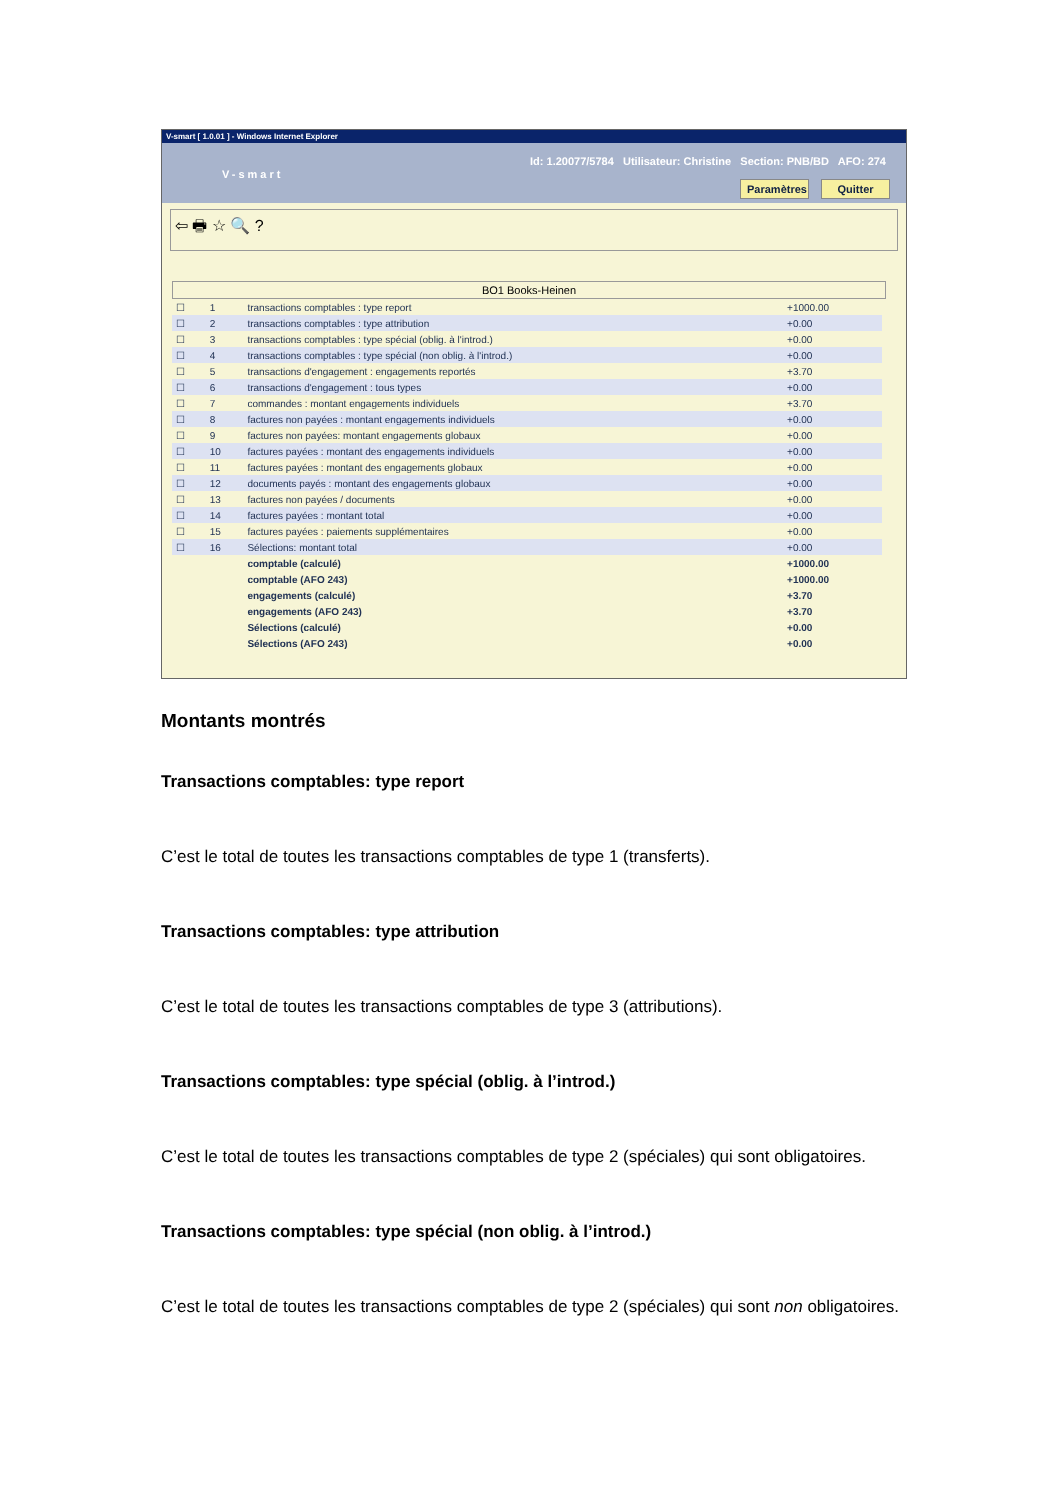V-smart [ 1.0.01 ] - Windows Internet Explorer
V-smart
Id: 1.20077/5784 Utilisateur: Christine Section: PNB/BD AFO: 274
Paramètres Quitter
⇦ 🖶 ☆ 🔍 ?
BO1 Books-Heinen
| ☐ | 1 | transactions comptables : type report | +1000.00 |
| ☐ | 2 | transactions comptables : type attribution | +0.00 |
| ☐ | 3 | transactions comptables : type spécial (oblig. à l'introd.) | +0.00 |
| ☐ | 4 | transactions comptables : type spécial (non oblig. à l'introd.) | +0.00 |
| ☐ | 5 | transactions d'engagement : engagements reportés | +3.70 |
| ☐ | 6 | transactions d'engagement : tous types | +0.00 |
| ☐ | 7 | commandes : montant engagements individuels | +3.70 |
| ☐ | 8 | factures non payées : montant engagements individuels | +0.00 |
| ☐ | 9 | factures non payées: montant engagements globaux | +0.00 |
| ☐ | 10 | factures payées : montant des engagements individuels | +0.00 |
| ☐ | 11 | factures payées : montant des engagements globaux | +0.00 |
| ☐ | 12 | documents payés : montant des engagements globaux | +0.00 |
| ☐ | 13 | factures non payées / documents | +0.00 |
| ☐ | 14 | factures payées : montant total | +0.00 |
| ☐ | 15 | factures payées : paiements supplémentaires | +0.00 |
| ☐ | 16 | Sélections: montant total | +0.00 |
| | | comptable (calculé) | +1000.00 |
| | | comptable (AFO 243) | +1000.00 |
| | | engagements (calculé) | +3.70 |
| | | engagements (AFO 243) | +3.70 |
| | | Sélections (calculé) | +0.00 |
| | | Sélections (AFO 243) | +0.00 |
Montants montrés
Transactions comptables: type report
C’est le total de toutes les transactions comptables de type 1 (transferts).
Transactions comptables: type attribution
C’est le total de toutes les transactions comptables de type 3 (attributions).
Transactions comptables: type spécial (oblig. à l’introd.)
C’est le total de toutes les transactions comptables de type 2 (spéciales) qui sont obligatoires.
Transactions comptables: type spécial (non oblig. à l’introd.)
C’est le total de toutes les transactions comptables de type 2 (spéciales) qui sont non obligatoires.